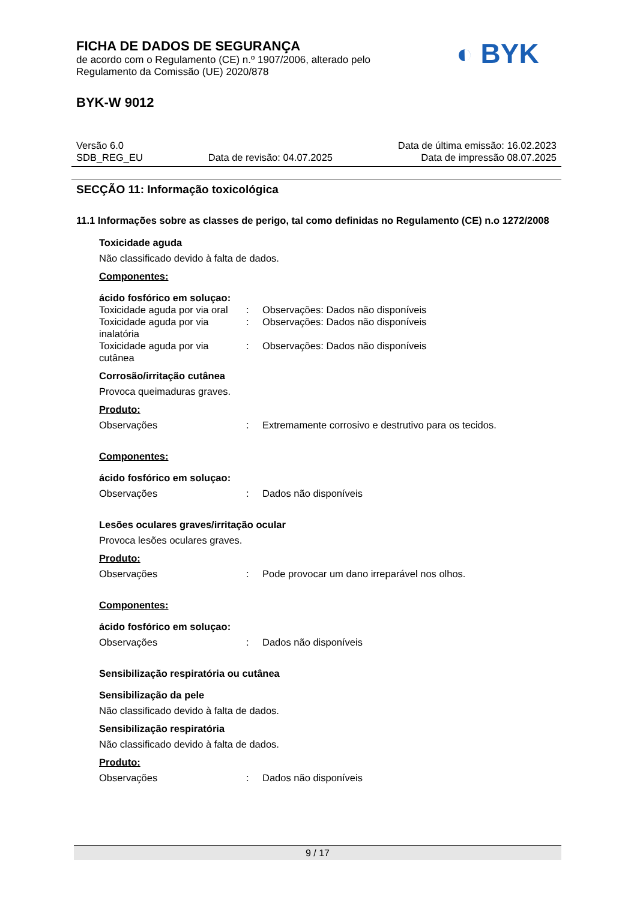FICHA DE DADOS DE SEGURANÇA
de acordo com o Regulamento (CE) n.º 1907/2006, alterado pelo
Regulamento da Comissão (UE) 2020/878
BYK-W 9012
◐ BYK
Versão 6.0
SDB_REG_EU
Data de revisão: 04.07.2025 Data de última emissão: 16.02.2023
Data de impressão 08.07.2025
SECÇÃO 11: Informação toxicológica
11.1 Informações sobre as classes de perigo, tal como definidas no Regulamento (CE) n.o 1272/2008
Toxicidade aguda
Não classificado devido à falta de dados.
Componentes:
ácido fosfórico em soluçao:
Toxicidade aguda por via oral
: Observações: Dados não disponíveis
Toxicidade aguda por via inalatória
: Observações: Dados não disponíveis
Toxicidade aguda por via cutânea
: Observações: Dados não disponíveis
Corrosão/irritação cutânea
Provoca queimaduras graves.
Produto:
Observações : Extremamente corrosivo e destrutivo para os tecidos.
Componentes:
ácido fosfórico em soluçao:
Observações : Dados não disponíveis
Lesões oculares graves/irritação ocular
Provoca lesões oculares graves.
Produto:
Observações : Pode provocar um dano irreparável nos olhos.
Componentes:
ácido fosfórico em soluçao:
Observações : Dados não disponíveis
Sensibilização respiratória ou cutânea
Sensibilização da pele
Não classificado devido à falta de dados.
Sensibilização respiratória
Não classificado devido à falta de dados.
Produto:
Observações : Dados não disponíveis
9 / 17